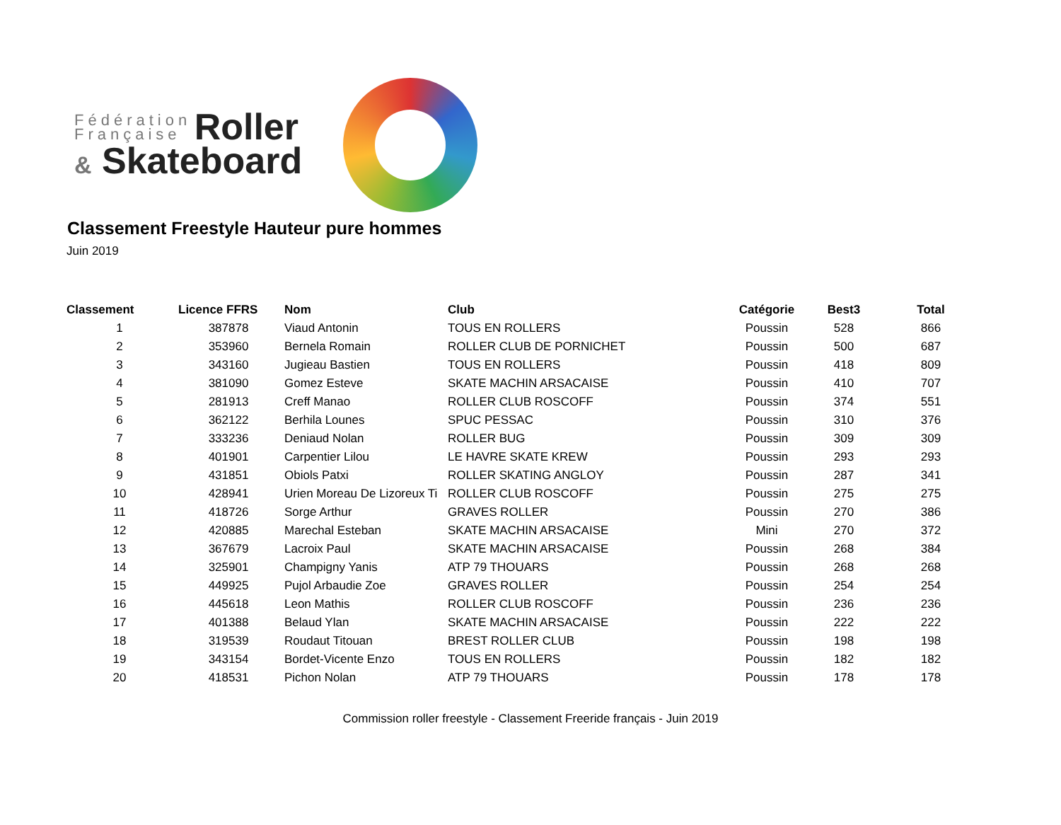Fédération
Française Roller
& Skateboard
Classement Freestyle Hauteur pure hommes
Juin 2019
| Classement | Licence FFRS | Nom | Club | Catégorie | Best3 | Total |
| --- | --- | --- | --- | --- | --- | --- |
| 1 | 387878 | Viaud Antonin | TOUS EN ROLLERS | Poussin | 528 | 866 |
| 2 | 353960 | Bernela Romain | ROLLER CLUB DE PORNICHET | Poussin | 500 | 687 |
| 3 | 343160 | Jugieau Bastien | TOUS EN ROLLERS | Poussin | 418 | 809 |
| 4 | 381090 | Gomez Esteve | SKATE MACHIN ARSACAISE | Poussin | 410 | 707 |
| 5 | 281913 | Creff Manao | ROLLER CLUB ROSCOFF | Poussin | 374 | 551 |
| 6 | 362122 | Berhila Lounes | SPUC PESSAC | Poussin | 310 | 376 |
| 7 | 333236 | Deniaud Nolan | ROLLER BUG | Poussin | 309 | 309 |
| 8 | 401901 | Carpentier Lilou | LE HAVRE SKATE KREW | Poussin | 293 | 293 |
| 9 | 431851 | Obiols Patxi | ROLLER SKATING ANGLOY | Poussin | 287 | 341 |
| 10 | 428941 | Urien Moreau De Lizoreux Ti | ROLLER CLUB ROSCOFF | Poussin | 275 | 275 |
| 11 | 418726 | Sorge Arthur | GRAVES ROLLER | Poussin | 270 | 386 |
| 12 | 420885 | Marechal Esteban | SKATE MACHIN ARSACAISE | Mini | 270 | 372 |
| 13 | 367679 | Lacroix Paul | SKATE MACHIN ARSACAISE | Poussin | 268 | 384 |
| 14 | 325901 | Champigny Yanis | ATP 79 THOUARS | Poussin | 268 | 268 |
| 15 | 449925 | Pujol Arbaudie Zoe | GRAVES ROLLER | Poussin | 254 | 254 |
| 16 | 445618 | Leon Mathis | ROLLER CLUB ROSCOFF | Poussin | 236 | 236 |
| 17 | 401388 | Belaud Ylan | SKATE MACHIN ARSACAISE | Poussin | 222 | 222 |
| 18 | 319539 | Roudaut Titouan | BREST ROLLER CLUB | Poussin | 198 | 198 |
| 19 | 343154 | Bordet-Vicente Enzo | TOUS EN ROLLERS | Poussin | 182 | 182 |
| 20 | 418531 | Pichon Nolan | ATP 79 THOUARS | Poussin | 178 | 178 |
Commission roller freestyle - Classement Freeride français - Juin 2019